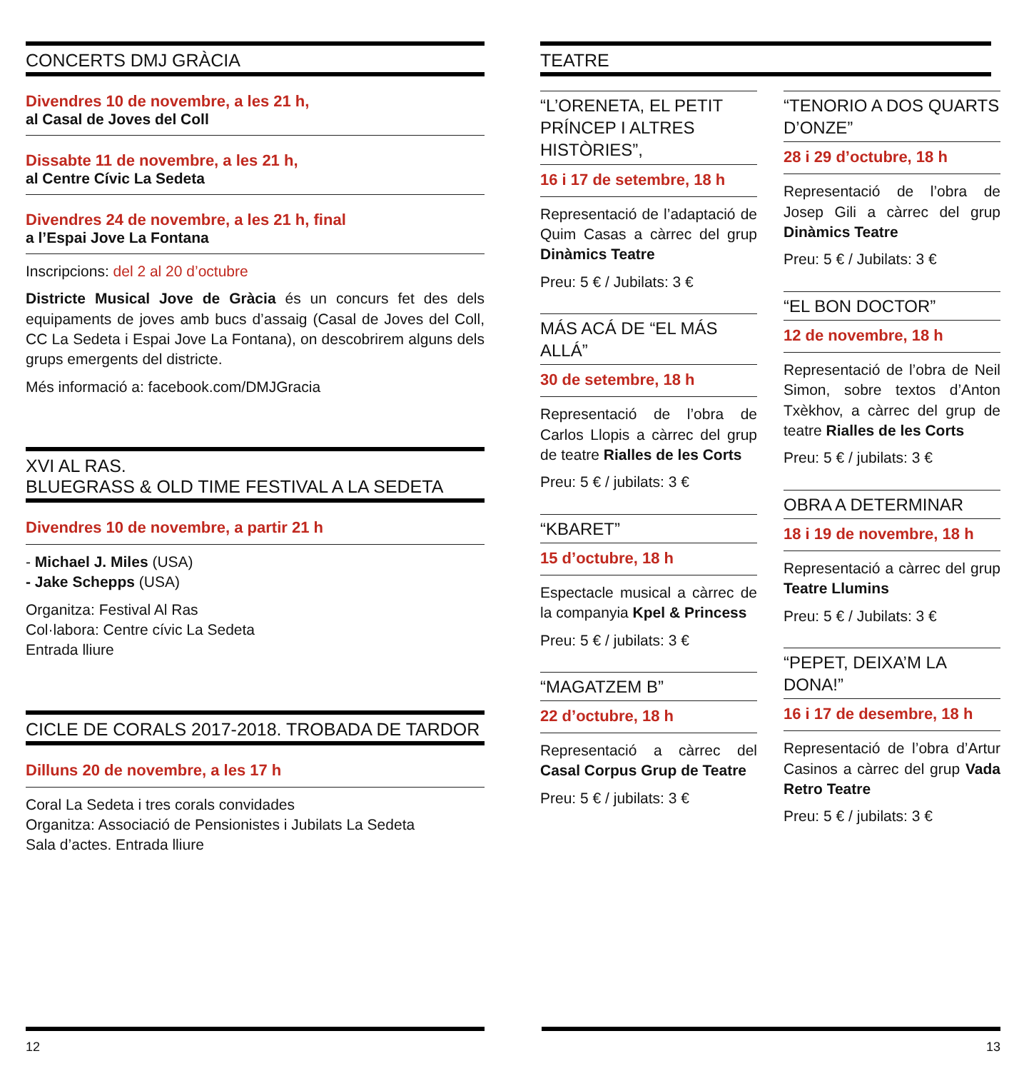CONCERTS DMJ GRÀCIA
Divendres 10 de novembre, a les 21 h,
al Casal de Joves del Coll
Dissabte 11 de novembre, a les 21 h,
al Centre Cívic La Sedeta
Divendres 24 de novembre, a les 21 h, final
a l’Espai Jove La Fontana
Inscripcions: del 2 al 20 d’octubre
Districte Musical Jove de Gràcia és un concurs fet des dels equipaments de joves amb bucs d’assaig (Casal de Joves del Coll, CC La Sedeta i Espai Jove La Fontana), on descobrirem alguns dels grups emergents del districte.
Més informació a: facebook.com/DMJGracia
XVI AL RAS.
BLUEGRASS & OLD TIME FESTIVAL A LA SEDETA
Divendres 10 de novembre, a partir 21 h
- Michael J. Miles (USA)
- Jake Schepps (USA)
Organitza: Festival Al Ras
Col·labora: Centre cívic La Sedeta
Entrada lliure
CICLE DE CORALS 2017-2018. TROBADA DE TARDOR
Dilluns 20 de novembre, a les 17 h
Coral La Sedeta i tres corals convidades
Organitza: Associació de Pensionistes i Jubilats La Sedeta
Sala d’actes. Entrada lliure
TEATRE
“L’ORENETA, EL PETIT PRÍNCEP I ALTRES HISTÒRIES”,
16 i 17 de setembre, 18 h
Representació de l’adaptació de Quim Casas a càrrec del grup Dinàmics Teatre
Preu: 5 € / Jubilats: 3 €
MÁS ACÁ DE “EL MÁS ALLÁ”
30 de setembre, 18 h
Representació de l’obra de Carlos Llopis a càrrec del grup de teatre Rialles de les Corts
Preu: 5 € / jubilats: 3 €
“KBARET”
15 d’octubre, 18 h
Espectacle musical a càrrec de la companyia Kpel & Princess
Preu: 5 € / jubilats: 3 €
“MAGATZEM B”
22 d’octubre, 18 h
Representació a càrrec del Casal Corpus Grup de Teatre
Preu: 5 € / jubilats: 3 €
“TENORIO A DOS QUARTS D’ONZE”
28 i 29 d’octubre, 18 h
Representació de l’obra de Josep Gili a càrrec del grup Dinàmics Teatre
Preu: 5 € / Jubilats: 3 €
“EL BON DOCTOR”
12 de novembre, 18 h
Representació de l’obra de Neil Simon, sobre textos d’Anton Txèkhov, a càrrec del grup de teatre Rialles de les Corts
Preu: 5 € / jubilats: 3 €
OBRA A DETERMINAR
18 i 19 de novembre, 18 h
Representació a càrrec del grup Teatre Llumins
Preu: 5 € / Jubilats: 3 €
“PEPET, DEIXA’M LA DONA!”
16 i 17 de desembre, 18 h
Representació de l’obra d’Artur Casinos a càrrec del grup Vada Retro Teatre
Preu: 5 € / jubilats: 3 €
12 13